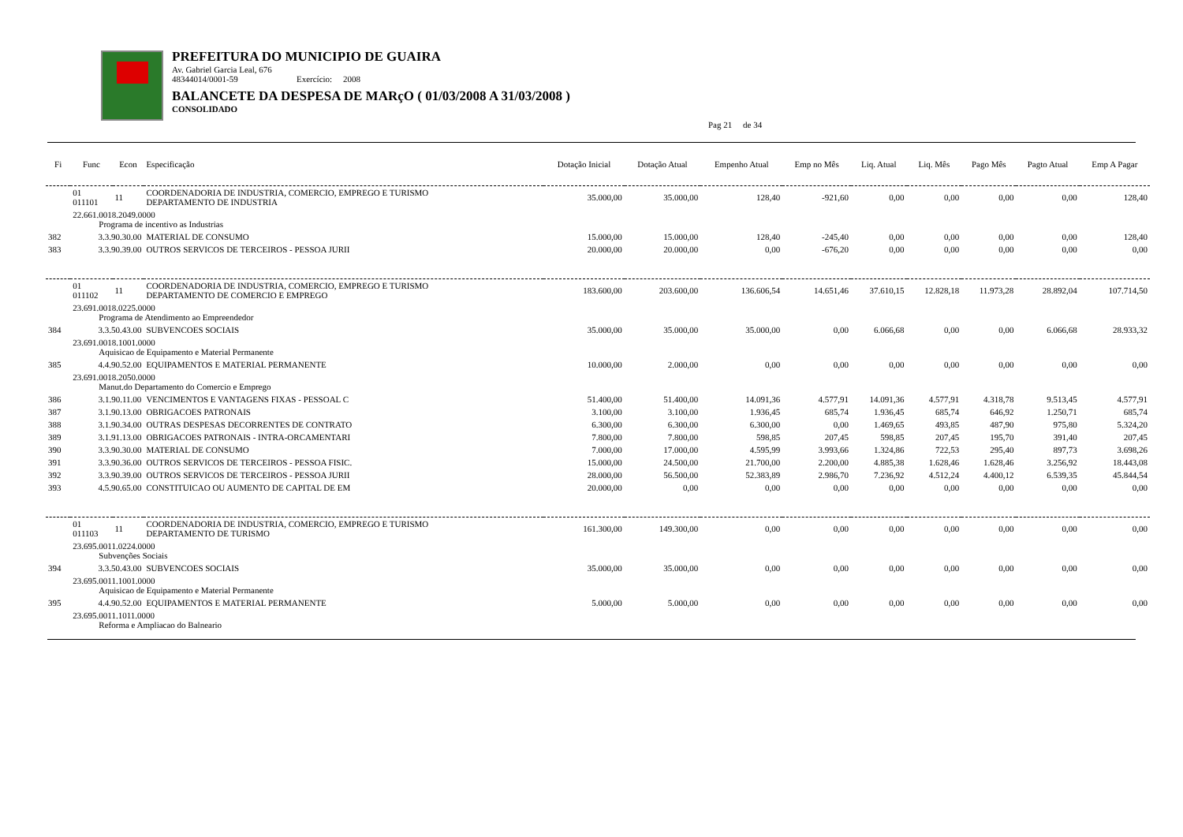PREFEITURA DO MUNICIPIO DE GUAIRA
Av. Gabriel Garcia Leal, 676
48344014/0001-59 Exercício: 2008
BALANCETE DA DESPESA DE MARçO ( 01/03/2008 A 31/03/2008 )
CONSOLIDADO
Pag 21 de 34
| Fi | Func | Econ | Especificação | Dotação Inicial | Dotação Atual | Empenho Atual | Emp no Mês | Liq. Atual | Liq. Mês | Pago Mês | Pagto Atual | Emp A Pagar |
| --- | --- | --- | --- | --- | --- | --- | --- | --- | --- | --- | --- | --- |
| | 01 011101 | 11 | COORDENADORIA DE INDUSTRIA, COMERCIO, EMPREGO E TURISMO DEPARTAMENTO DE INDUSTRIA | 35.000,00 | 35.000,00 | 128,40 | -921,60 | 0,00 | 0,00 | 0,00 | 0,00 | 128,40 |
| | 22.661.0018.2049.0000 Programa de incentivo as Industrias | | | | | | | | | | | |
| 382 | 3.3.90.30.00 | | MATERIAL DE CONSUMO | 15.000,00 | 15.000,00 | 128,40 | -245,40 | 0,00 | 0,00 | 0,00 | 0,00 | 128,40 |
| 383 | 3.3.90.39.00 | | OUTROS SERVICOS DE TERCEIROS - PESSOA JURII | 20.000,00 | 20.000,00 | 0,00 | -676,20 | 0,00 | 0,00 | 0,00 | 0,00 | 0,00 |
| | 01 011102 | 11 | COORDENADORIA DE INDUSTRIA, COMERCIO, EMPREGO E TURISMO DEPARTAMENTO DE COMERCIO E EMPREGO | 183.600,00 | 203.600,00 | 136.606,54 | 14.651,46 | 37.610,15 | 12.828,18 | 11.973,28 | 28.892,04 | 107.714,50 |
| | 23.691.0018.0225.0000 Programa de Atendimento ao Empreendedor | | | | | | | | | | | |
| 384 | 3.3.50.43.00 | | SUBVENCOES SOCIAIS | 35.000,00 | 35.000,00 | 35.000,00 | 0,00 | 6.066,68 | 0,00 | 0,00 | 6.066,68 | 28.933,32 |
| | 23.691.0018.1001.0000 Aquisicao de Equipamento e Material Permanente | | | | | | | | | | | |
| 385 | 4.4.90.52.00 | | EQUIPAMENTOS E MATERIAL PERMANENTE | 10.000,00 | 2.000,00 | 0,00 | 0,00 | 0,00 | 0,00 | 0,00 | 0,00 | 0,00 |
| | 23.691.0018.2050.0000 Manut.do Departamento do Comercio e Emprego | | | | | | | | | | | |
| 386 | 3.1.90.11.00 | | VENCIMENTOS E VANTAGENS FIXAS - PESSOAL C | 51.400,00 | 51.400,00 | 14.091,36 | 4.577,91 | 14.091,36 | 4.577,91 | 4.318,78 | 9.513,45 | 4.577,91 |
| 387 | 3.1.90.13.00 | | OBRIGACOES PATRONAIS | 3.100,00 | 3.100,00 | 1.936,45 | 685,74 | 1.936,45 | 685,74 | 646,92 | 1.250,71 | 685,74 |
| 388 | 3.1.90.34.00 | | OUTRAS DESPESAS DECORRENTES DE CONTRATO | 6.300,00 | 6.300,00 | 6.300,00 | 0,00 | 1.469,65 | 493,85 | 487,90 | 975,80 | 5.324,20 |
| 389 | 3.1.91.13.00 | | OBRIGACOES PATRONAIS - INTRA-ORCAMENTARI | 7.800,00 | 7.800,00 | 598,85 | 207,45 | 598,85 | 207,45 | 195,70 | 391,40 | 207,45 |
| 390 | 3.3.90.30.00 | | MATERIAL DE CONSUMO | 7.000,00 | 17.000,00 | 4.595,99 | 3.993,66 | 1.324,86 | 722,53 | 295,40 | 897,73 | 3.698,26 |
| 391 | 3.3.90.36.00 | | OUTROS SERVICOS DE TERCEIROS - PESSOA FISIC. | 15.000,00 | 24.500,00 | 21.700,00 | 2.200,00 | 4.885,38 | 1.628,46 | 1.628,46 | 3.256,92 | 18.443,08 |
| 392 | 3.3.90.39.00 | | OUTROS SERVICOS DE TERCEIROS - PESSOA JURII | 28.000,00 | 56.500,00 | 52.383,89 | 2.986,70 | 7.236,92 | 4.512,24 | 4.400,12 | 6.539,35 | 45.844,54 |
| 393 | 4.5.90.65.00 | | CONSTITUICAO OU AUMENTO DE CAPITAL DE EM | 20.000,00 | 0,00 | 0,00 | 0,00 | 0,00 | 0,00 | 0,00 | 0,00 | 0,00 |
| | 01 011103 | 11 | COORDENADORIA DE INDUSTRIA, COMERCIO, EMPREGO E TURISMO DEPARTAMENTO DE TURISMO | 161.300,00 | 149.300,00 | 0,00 | 0,00 | 0,00 | 0,00 | 0,00 | 0,00 | 0,00 |
| | 23.695.0011.0224.0000 Subvenções Sociais | | | | | | | | | | | |
| 394 | 3.3.50.43.00 | | SUBVENCOES SOCIAIS | 35.000,00 | 35.000,00 | 0,00 | 0,00 | 0,00 | 0,00 | 0,00 | 0,00 | 0,00 |
| | 23.695.0011.1001.0000 Aquisicao de Equipamento e Material Permanente | | | | | | | | | | | |
| 395 | 4.4.90.52.00 | | EQUIPAMENTOS E MATERIAL PERMANENTE | 5.000,00 | 5.000,00 | 0,00 | 0,00 | 0,00 | 0,00 | 0,00 | 0,00 | 0,00 |
| | 23.695.0011.1011.0000 Reforma e Ampliacao do Balneario | | | | | | | | | | | |